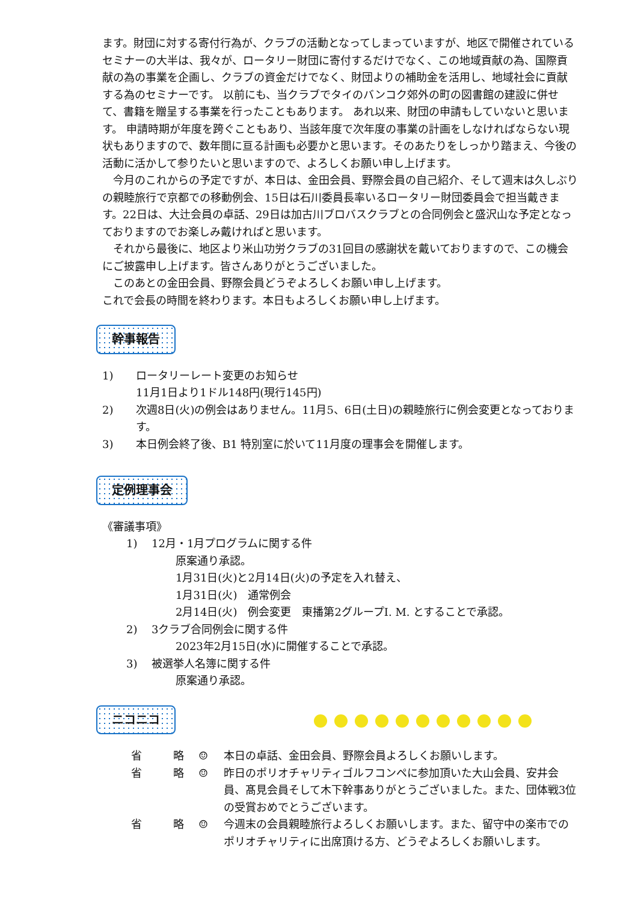ます。財団に対する寄付行為が、クラブの活動となってしまっていますが、地区で開催されているセミナーの大半は、我々が、ロータリー財団に寄付するだけでなく、この地域貢献の為、国際貢献の為の事業を企画し、クラブの資金だけでなく、財団よりの補助金を活用し、地域社会に貢献する為のセミナーです。 以前にも、当クラブでタイのバンコク郊外の町の図書館の建設に併せて、書籍を贈呈する事業を行ったこともあります。 あれ以来、財団の申請もしていないと思います。 申請時期が年度を跨ぐこともあり、当該年度で次年度の事業の計画をしなければならない現状もありますので、数年間に亘る計画も必要かと思います。そのあたりをしっかり踏まえ、今後の活動に活かして参りたいと思いますので、よろしくお願い申し上げます。
　今月のこれからの予定ですが、本日は、金田会員、野際会員の自己紹介、そして週末は久しぶりの親睦旅行で京都での移動例会、15日は石川委員長率いるロータリー財団委員会で担当戴きます。22日は、大辻会員の卓話、29日は加古川ブロバスクラブとの合同例会と盛沢山な予定となっておりますのでお楽しみ戴ければと思います。
　それから最後に、地区より米山功労クラブの31回目の感謝状を戴いておりますので、この機会にご披露申し上げます。皆さんありがとうございました。
　このあとの金田会員、野際会員どうぞよろしくお願い申し上げます。
これで会長の時間を終わります。本日もよろしくお願い申し上げます。
幹事報告
1) ロータリーレート変更のお知らせ
11月1日より1ドル148円(現行145円)
2) 次週8日(火)の例会はありません。11月5、6日(土日)の親睦旅行に例会変更となっております。
3) 本日例会終了後、B1 特別室に於いて11月度の理事会を開催します。
定例理事会
《審議事項》
1) 12月・1月プログラムに関する件
原案通り承認。
1月31日(火)と2月14日(火)の予定を入れ替え、
1月31日(火)　通常例会
2月14日(火)　例会変更　東播第2グループI. M. とすることで承認。
2) 3クラブ合同例会に関する件
2023年2月15日(水)に開催することで承認。
3) 被選挙人名簿に関する件
原案通り承認。
ニコニコ
省 略 ☺ 本日の卓話、金田会員、野際会員よろしくお願いします。
省 略 ☺ 昨日のポリオチャリティゴルフコンペに参加頂いた大山会員、安井会員、髙見会員そして木下幹事ありがとうございました。また、団体戦3位の受賞おめでとうございます。
省 略 ☺ 今週末の会員親睦旅行よろしくお願いします。また、留守中の楽市でのポリオチャリティに出席頂ける方、どうぞよろしくお願いします。